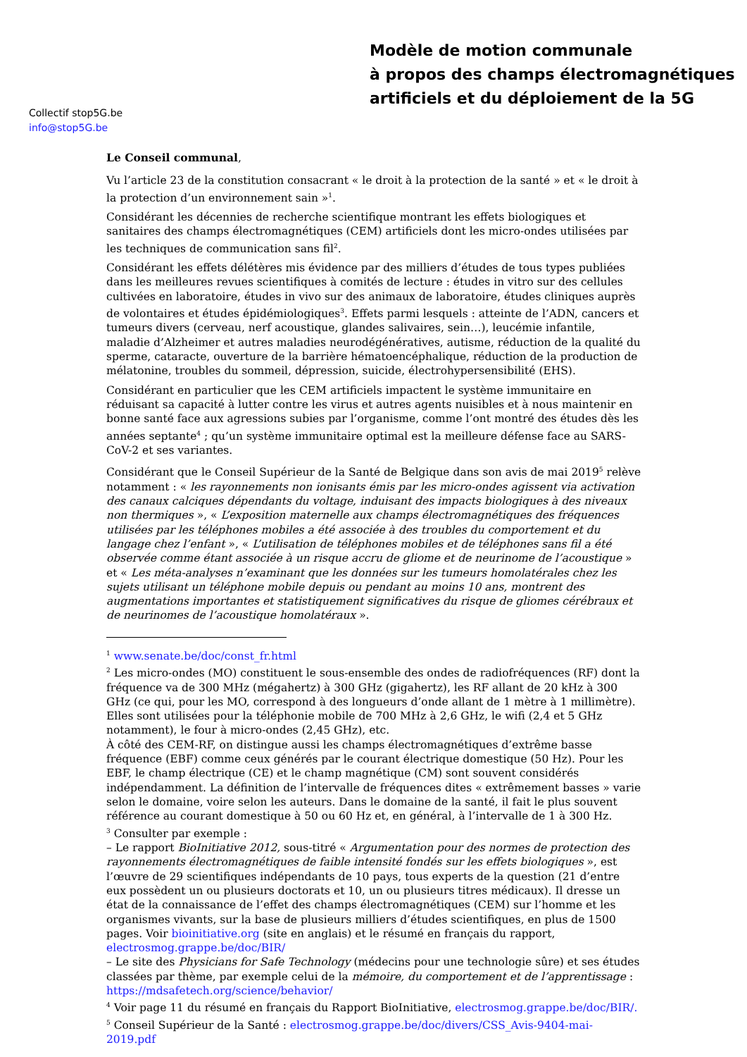Collectif stop5G.be
info@stop5G.be
Modèle de motion communale
à propos des champs électromagnétiques
artificiels et du déploiement de la 5G
Le Conseil communal,
Vu l’article 23 de la constitution consacrant « le droit à la protection de la santé » et « le droit à la protection d’un environnement sain »<sup>1</sup>.
Considérant les décennies de recherche scientifique montrant les effets biologiques et sanitaires des champs électromagnétiques (CEM) artificiels dont les micro-ondes utilisées par les techniques de communication sans fil<sup>2</sup>.
Considérant les effets délétères mis évidence par des milliers d’études de tous types publiées dans les meilleures revues scientifiques à comités de lecture : études in vitro sur des cellules cultivées en laboratoire, études in vivo sur des animaux de laboratoire, études cliniques auprès de volontaires et études épidémiologiques<sup>3</sup>. Effets parmi lesquels : atteinte de l’ADN, cancers et tumeurs divers (cerveau, nerf acoustique, glandes salivaires, sein…), leucémie infantile, maladie d’Alzheimer et autres maladies neurodégénératives, autisme, réduction de la qualité du sperme, cataracte, ouverture de la barrière hématoencéphalique, réduction de la production de mélatonine, troubles du sommeil, dépression, suicide, électrohypersensibilité (EHS).
Considérant en particulier que les CEM artificiels impactent le système immunitaire en réduisant sa capacité à lutter contre les virus et autres agents nuisibles et à nous maintenir en bonne santé face aux agressions subies par l’organisme, comme l’ont montré des études dès les années septante<sup>4</sup> ; qu’un système immunitaire optimal est la meilleure défense face au SARS-CoV-2 et ses variantes.
Considérant que le Conseil Supérieur de la Santé de Belgique dans son avis de mai 2019<sup>5</sup> relève notamment : « les rayonnements non ionisants émis par les micro-ondes agissent via activation des canaux calciques dépendants du voltage, induisant des impacts biologiques à des niveaux non thermiques », « L’exposition maternelle aux champs électromagnétiques des fréquences utilisées par les téléphones mobiles a été associée à des troubles du comportement et du langage chez l’enfant », « L’utilisation de téléphones mobiles et de téléphones sans fil a été observée comme étant associée à un risque accru de gliome et de neurinome de l’acoustique » et « Les méta-analyses n’examinant que les données sur les tumeurs homolatérales chez les sujets utilisant un téléphone mobile depuis ou pendant au moins 10 ans, montrent des augmentations importantes et statistiquement significatives du risque de gliomes cérébraux et de neurinomes de l’acoustique homolatéraux ».
<sup>1</sup> www.senate.be/doc/const_fr.html
<sup>2</sup> Les micro-ondes (MO) constituent le sous-ensemble des ondes de radiofréquences (RF) dont la fréquence va de 300 MHz (mégahertz) à 300 GHz (gigahertz), les RF allant de 20 kHz à 300 GHz (ce qui, pour les MO, correspond à des longueurs d’onde allant de 1 mètre à 1 millimètre). Elles sont utilisées pour la téléphonie mobile de 700 MHz à 2,6 GHz, le wifi (2,4 et 5 GHz notamment), le four à micro-ondes (2,45 GHz), etc.
À côté des CEM-RF, on distingue aussi les champs électromagnétiques d’extrême basse fréquence (EBF) comme ceux générés par le courant électrique domestique (50 Hz). Pour les EBF, le champ électrique (CE) et le champ magnétique (CM) sont souvent considérés indépendamment. La définition de l’intervalle de fréquences dites « extrêmement basses » varie selon le domaine, voire selon les auteurs. Dans le domaine de la santé, il fait le plus souvent référence au courant domestique à 50 ou 60 Hz et, en général, à l’intervalle de 1 à 300 Hz.
<sup>3</sup> Consulter par exemple :
– Le rapport BioInitiative 2012, sous-titré « Argumentation pour des normes de protection des rayonnements électromagnétiques de faible intensité fondés sur les effets biologiques », est l’œuvre de 29 scientifiques indépendants de 10 pays, tous experts de la question (21 d’entre eux possèdent un ou plusieurs doctorats et 10, un ou plusieurs titres médicaux). Il dresse un état de la connaissance de l’effet des champs électromagnétiques (CEM) sur l’homme et les organismes vivants, sur la base de plusieurs milliers d’études scientifiques, en plus de 1500 pages. Voir bioinitiative.org (site en anglais) et le résumé en français du rapport, electrosmog.grappe.be/doc/BIR/
– Le site des Physicians for Safe Technology (médecins pour une technologie sûre) et ses études classées par thème, par exemple celui de la mémoire, du comportement et de l’apprentissage : https://mdsafetech.org/science/behavior/
<sup>4</sup> Voir page 11 du résumé en français du Rapport BioInitiative, electrosmog.grappe.be/doc/BIR/.
<sup>5</sup> Conseil Supérieur de la Santé : electrosmog.grappe.be/doc/divers/CSS_Avis-9404-mai-2019.pdf